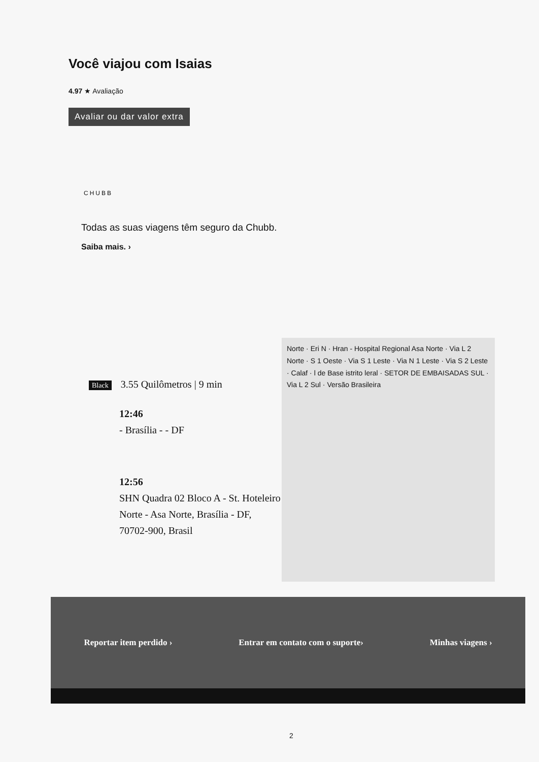Você viajou com Isaias
4.97 ★ Avaliação
Avaliar ou dar valor extra
CHUBB
Todas as suas viagens têm seguro da Chubb.
Saiba mais. ›
Black 3.55 Quilômetros | 9 min
12:46
- Brasília - - DF
12:56
SHN Quadra 02 Bloco A - St. Hoteleiro Norte - Asa Norte, Brasília - DF, 70702-900, Brasil
Norte · Eri N · Hran - Hospital Regional Asa Norte · Via L 2 Norte · S 1 Oeste · Via S 1 Leste · Via N 1 Leste · Via S 2 Leste · Calaf · l de Base istrito leral · SETOR DE EMBAISADAS SUL · Via L 2 Sul · Versão Brasileira
Reportar item perdido › Entrar em contato com o suporte› Minhas viagens ›
2